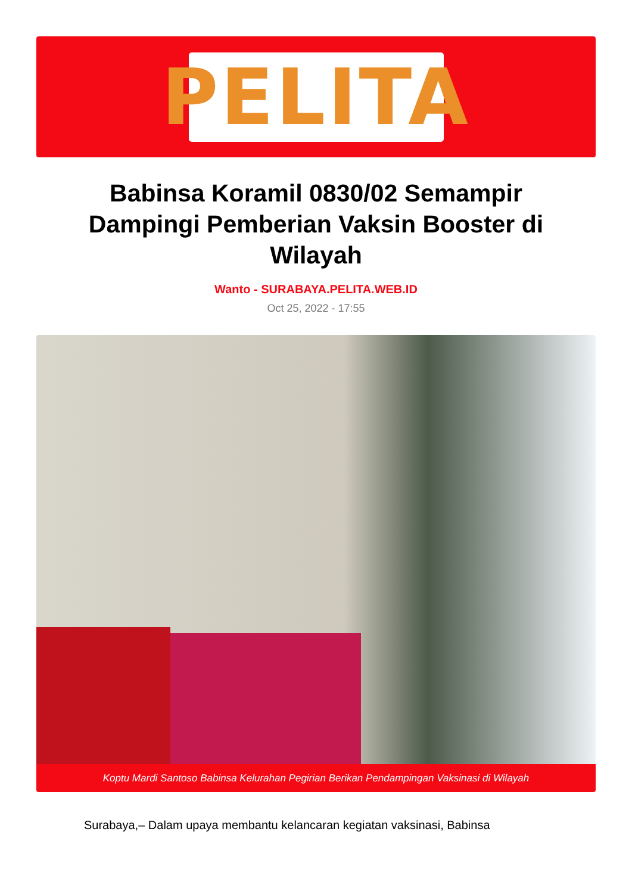PELITA
Babinsa Koramil 0830/02 Semampir Dampingi Pemberian Vaksin Booster di Wilayah
Wanto - SURABAYA.PELITA.WEB.ID
Oct 25, 2022 - 17:55
Koptu Mardi Santoso Babinsa Kelurahan Pegirian Berikan Pendampingan Vaksinasi di Wilayah
Surabaya,– Dalam upaya membantu kelancaran kegiatan vaksinasi, Babinsa